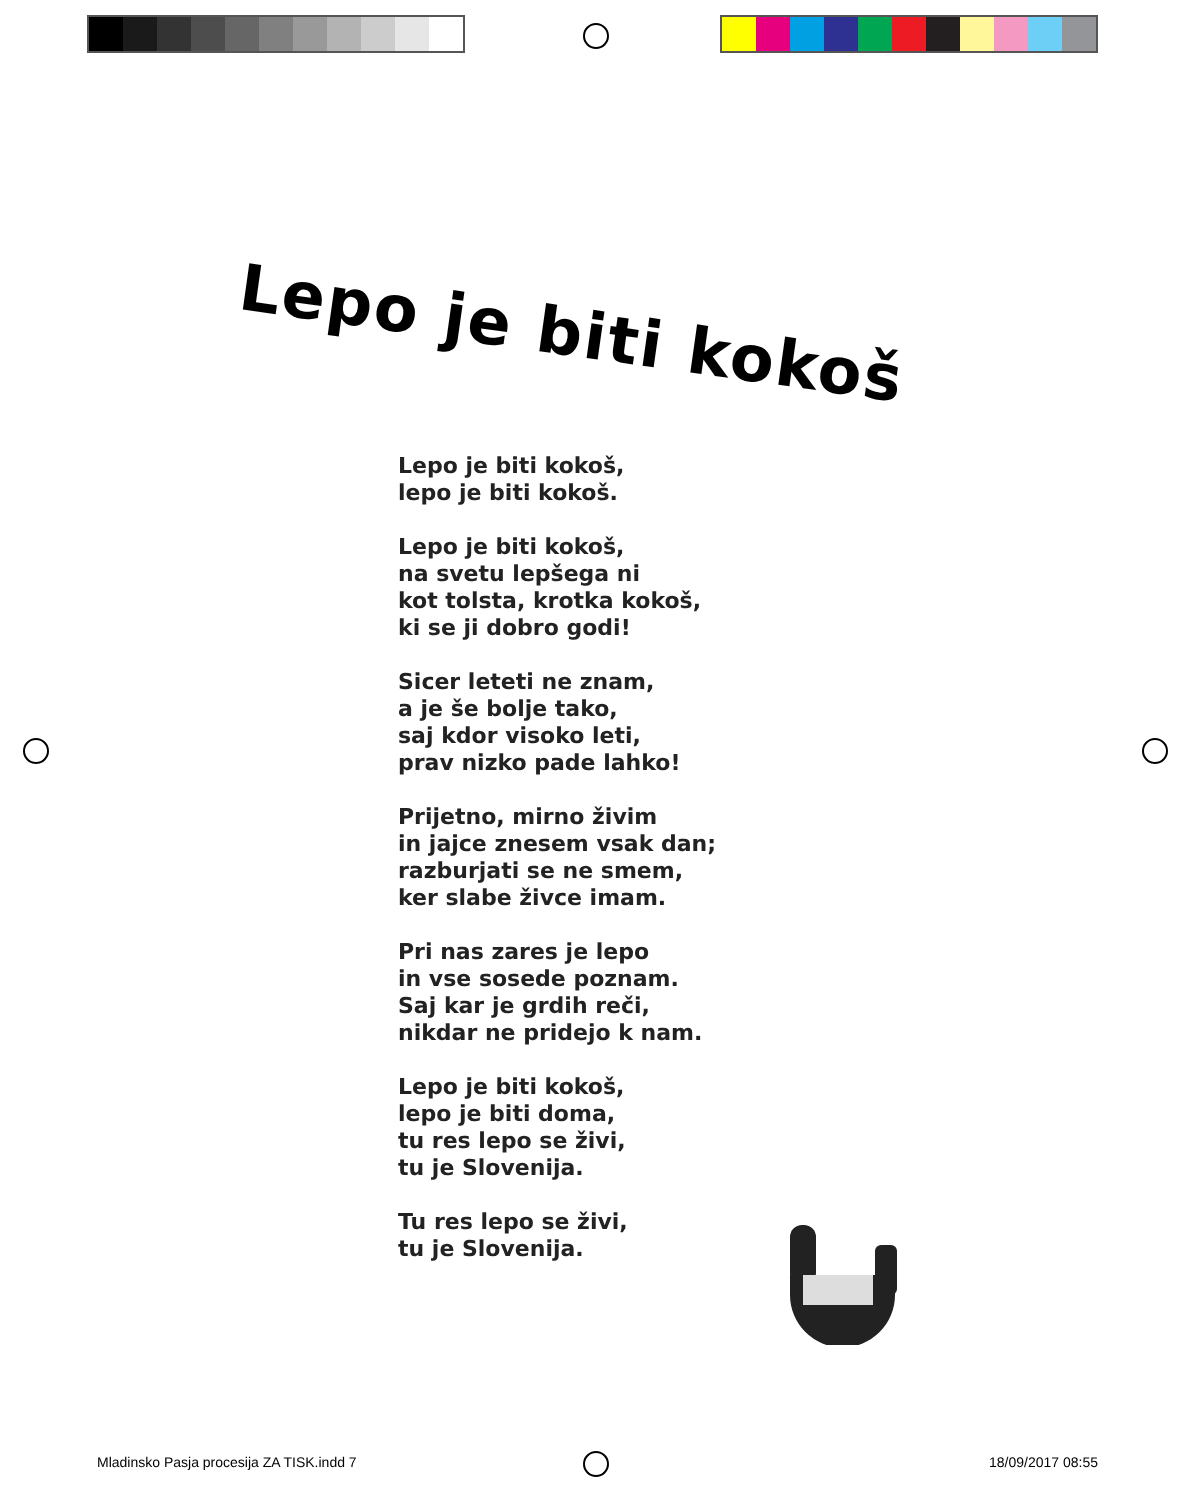Lepo je biti kokoš
Lepo je biti kokoš,
lepo je biti kokoš.
Lepo je biti kokoš,
na svetu lepšega ni
kot tolsta, krotka kokoš,
ki se ji dobro godi!
Sicer leteti ne znam,
a je še bolje tako,
saj kdor visoko leti,
prav nizko pade lahko!
Prijetno, mirno živim
in jajce znesem vsak dan;
razburjati se ne smem,
ker slabe živce imam.
Pri nas zares je lepo
in vse sosede poznam.
Saj kar je grdih reči,
nikdar ne pridejo k nam.
Lepo je biti kokoš,
lepo je biti doma,
tu res lepo se živi,
tu je Slovenija.
Tu res lepo se živi,
tu je Slovenija.
Mladinsko Pasja procesija ZA TISK.indd 7 18/09/2017 08:55